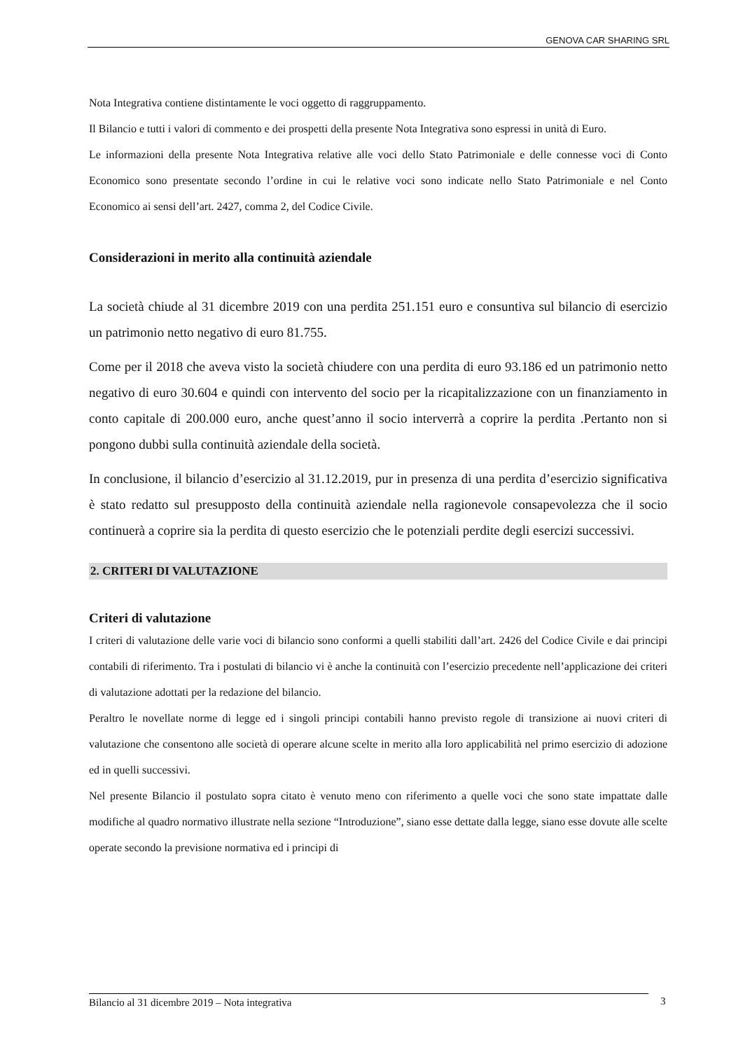GENOVA CAR SHARING SRL
Nota Integrativa contiene distintamente le voci oggetto di raggruppamento.
Il Bilancio e tutti i valori di commento e dei prospetti della presente Nota Integrativa sono espressi in unità di Euro.
Le informazioni della presente Nota Integrativa relative alle voci dello Stato Patrimoniale e delle connesse voci di Conto Economico sono presentate secondo l’ordine in cui le relative voci sono indicate nello Stato Patrimoniale e nel Conto Economico ai sensi dell’art. 2427, comma 2, del Codice Civile.
Considerazioni in merito alla continuità aziendale
La società chiude al 31 dicembre 2019 con una perdita 251.151 euro e consuntiva sul bilancio di esercizio un patrimonio netto negativo di euro 81.755.
Come per il 2018 che aveva visto la società chiudere con una perdita di euro 93.186 ed un patrimonio netto negativo di euro 30.604 e quindi con intervento del socio per la ricapitalizzazione con un finanziamento in conto capitale di 200.000 euro, anche quest’anno il socio interverrà a coprire la perdita .Pertanto non si pongono dubbi sulla continuità aziendale della società.
In conclusione, il bilancio d’esercizio al 31.12.2019, pur in presenza di una perdita d’esercizio significativa è stato redatto sul presupposto della continuità aziendale nella ragionevole consapevolezza che il socio continuerà a coprire sia la perdita di questo esercizio che le potenziali perdite degli esercizi successivi.
2. CRITERI DI VALUTAZIONE
Criteri di valutazione
I criteri di valutazione delle varie voci di bilancio sono conformi a quelli stabiliti dall’art. 2426 del Codice Civile e dai principi contabili di riferimento. Tra i postulati di bilancio vi è anche la continuità con l’esercizio precedente nell’applicazione dei criteri di valutazione adottati per la redazione del bilancio.
Peraltro le novellate norme di legge ed i singoli principi contabili hanno previsto regole di transizione ai nuovi criteri di valutazione che consentono alle società di operare alcune scelte in merito alla loro applicabilità nel primo esercizio di adozione ed in quelli successivi.
Nel presente Bilancio il postulato sopra citato è venuto meno con riferimento a quelle voci che sono state impattate dalle modifiche al quadro normativo illustrate nella sezione “Introduzione”, siano esse dettate dalla legge, siano esse dovute alle scelte operate secondo la previsione normativa ed i principi di
Bilancio al 31 dicembre 2019 – Nota integrativa 3